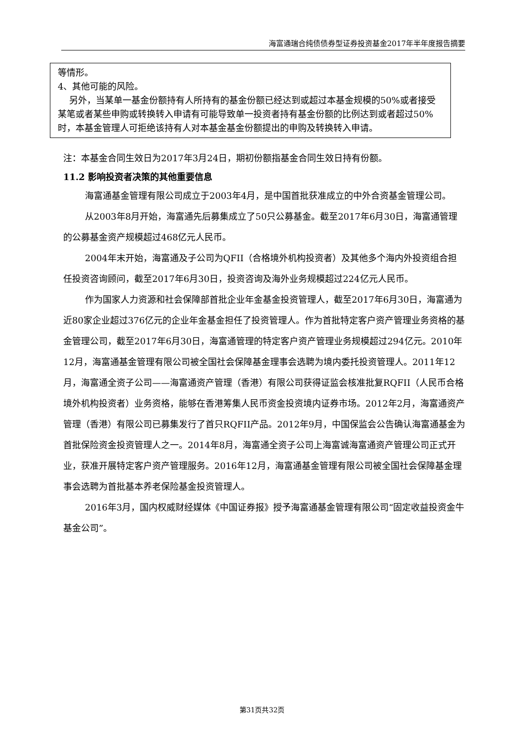海富通瑞合纯债债券型证券投资基金2017年半年度报告摘要
| 等情形。 4、其他可能的风险。 另外，当某单一基金份额持有人所持有的基金份额已经达到或超过本基金规模的50%或者接受某笔或者某些申购或转换转入申请有可能导致单一投资者持有基金份额的比例达到或者超过50%时，本基金管理人可拒绝该持有人对本基金基金份额提出的申购及转换转入申请。 |
注：本基金合同生效日为2017年3月24日，期初份额指基金合同生效日持有份额。
11.2 影响投资者决策的其他重要信息
海富通基金管理有限公司成立于2003年4月，是中国首批获准成立的中外合资基金管理公司。
从2003年8月开始，海富通先后募集成立了50只公募基金。截至2017年6月30日，海富通管理的公募基金资产规模超过468亿元人民币。
2004年末开始，海富通及子公司为QFII（合格境外机构投资者）及其他多个海内外投资组合担任投资咨询顾问，截至2017年6月30日，投资咨询及海外业务规模超过224亿元人民币。
作为国家人力资源和社会保障部首批企业年金基金投资管理人，截至2017年6月30日，海富通为近80家企业超过376亿元的企业年金基金担任了投资管理人。作为首批特定客户资产管理业务资格的基金管理公司，截至2017年6月30日，海富通管理的特定客户资产管理业务规模超过294亿元。2010年12月，海富通基金管理有限公司被全国社会保障基金理事会选聘为境内委托投资管理人。2011年12月，海富通全资子公司——海富通资产管理（香港）有限公司获得证监会核准批复RQFII（人民币合格境外机构投资者）业务资格，能够在香港筹集人民币资金投资境内证券市场。2012年2月，海富通资产管理（香港）有限公司已募集发行了首只RQFII产品。2012年9月，中国保监会公告确认海富通基金为首批保险资金投资管理人之一。2014年8月，海富通全资子公司上海富诚海富通资产管理公司正式开业，获准开展特定客户资产管理服务。2016年12月，海富通基金管理有限公司被全国社会保障基金理事会选聘为首批基本养老保险基金投资管理人。
2016年3月，国内权威财经媒体《中国证券报》授予海富通基金管理有限公司“固定收益投资金牛基金公司”。
第31页共32页